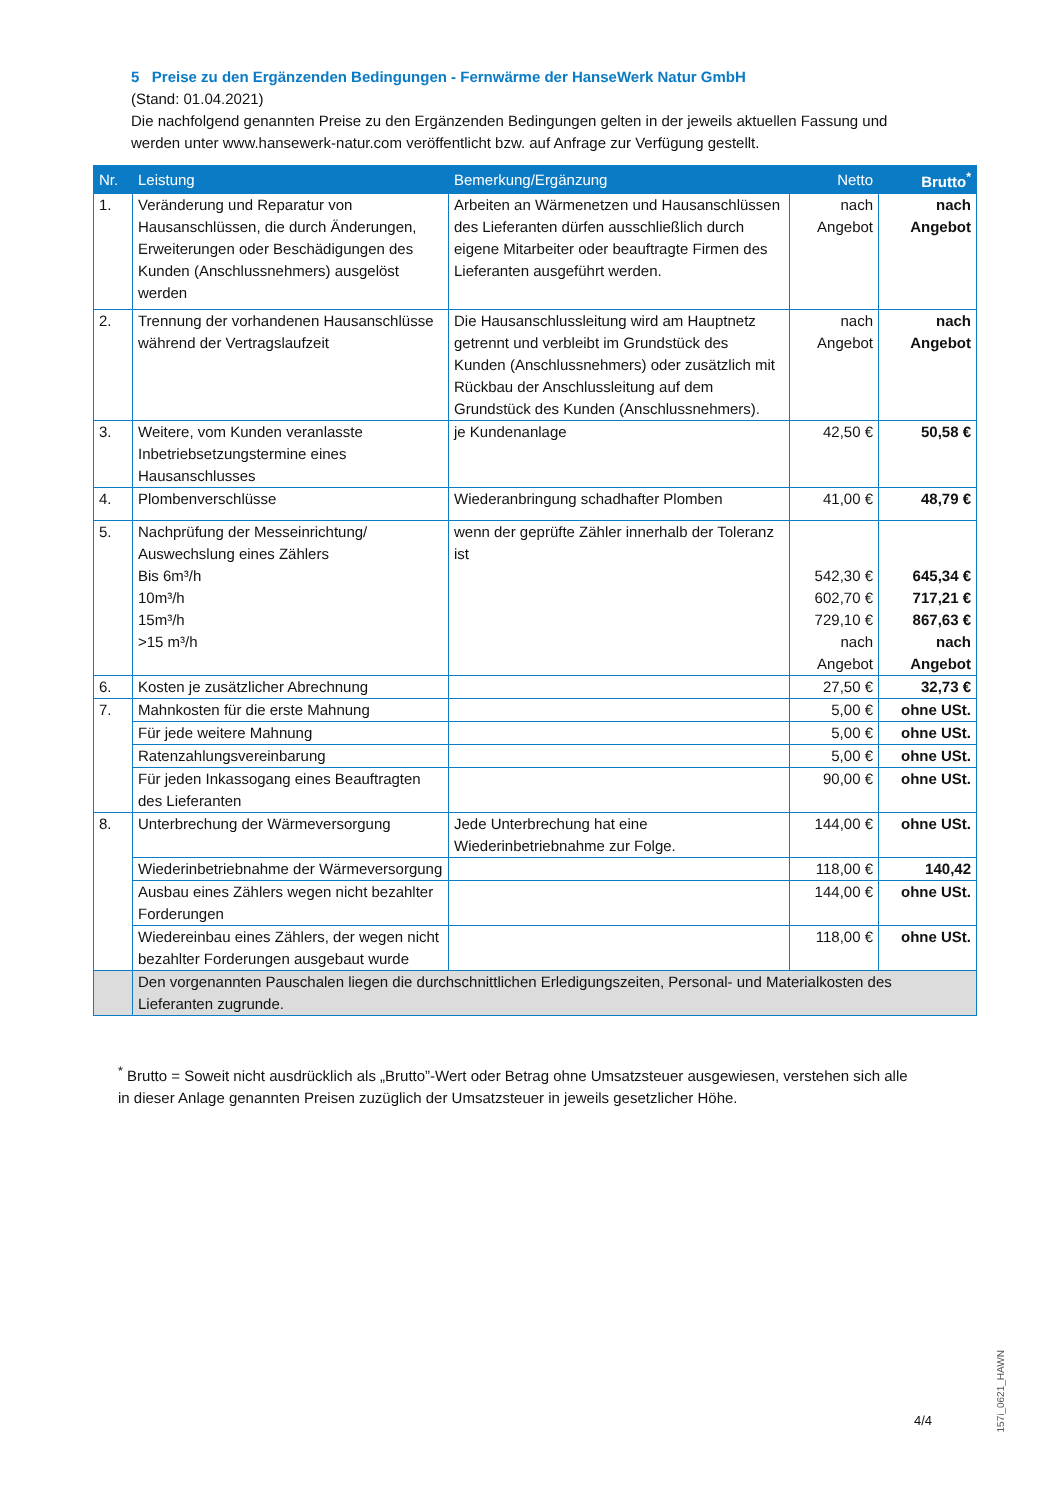5 Preise zu den Ergänzenden Bedingungen - Fernwärme der HanseWerk Natur GmbH
(Stand: 01.04.2021)
Die nachfolgend genannten Preise zu den Ergänzenden Bedingungen gelten in der jeweils aktuellen Fassung und werden unter www.hansewerk-natur.com veröffentlicht bzw. auf Anfrage zur Verfügung gestellt.
| Nr. | Leistung | Bemerkung/Ergänzung | Netto | Brutto<sup>*</sup> |
| --- | --- | --- | --- | --- |
| 1. | Veränderung und Reparatur von Hausanschlüssen, die durch Änderungen, Erweiterungen oder Beschädigungen des Kunden (Anschlussnehmers) ausgelöst werden | Arbeiten an Wärmenetzen und Hausanschlüssen des Lieferanten dürfen ausschließlich durch eigene Mitarbeiter oder beauftragte Firmen des Lieferanten ausgeführt werden. | nach Angebot | nach Angebot |
| 2. | Trennung der vorhandenen Hausanschlüsse während der Vertragslaufzeit | Die Hausanschlussleitung wird am Hauptnetz getrennt und verbleibt im Grundstück des Kunden (Anschlussnehmers) oder zusätzlich mit Rückbau der Anschlussleitung auf dem Grundstück des Kunden (Anschlussnehmers). | nach Angebot | nach Angebot |
| 3. | Weitere, vom Kunden veranlasste Inbetriebsetzungstermine eines Hausanschlusses | je Kundenanlage | 42,50 € | 50,58 € |
| 4. | Plombenverschlüsse | Wiederanbringung schadhafter Plomben | 41,00 € | 48,79 € |
| 5. | Nachprüfung der Messeinrichtung/ Auswechslung eines Zählers Bis 6m³/h 10m³/h 15m³/h >15 m³/h | wenn der geprüfte Zähler innerhalb der Toleranz ist | 542,30 € 602,70 € 729,10 € nach Angebot | 645,34 € 717,21 € 867,63 € nach Angebot |
| 6. | Kosten je zusätzlicher Abrechnung | | 27,50 € | 32,73 € |
| 7. | Mahnkosten für die erste Mahnung | | 5,00 € | ohne USt. |
| | Für jede weitere Mahnung | | 5,00 € | ohne USt. |
| | Ratenzahlungsvereinbarung | | 5,00 € | ohne USt. |
| | Für jeden Inkassogang eines Beauftragten des Lieferanten | | 90,00 € | ohne USt. |
| 8. | Unterbrechung der Wärmeversorgung | Jede Unterbrechung hat eine Wiederinbetriebnahme zur Folge. | 144,00 € | ohne USt. |
| | Wiederinbetriebnahme der Wärmeversorgung | | 118,00 € | 140,42 |
| | Ausbau eines Zählers wegen nicht bezahlter Forderungen | | 144,00 € | ohne USt. |
| | Wiedereinbau eines Zählers, der wegen nicht bezahlter Forderungen ausgebaut wurde | | 118,00 € | ohne USt. |
| | Den vorgenannten Pauschalen liegen die durchschnittlichen Erledigungszeiten, Personal- und Materialkosten des Lieferanten zugrunde. | | | |
<sup>*</sup> Brutto = Soweit nicht ausdrücklich als „Brutto”-Wert oder Betrag ohne Umsatzsteuer ausgewiesen, verstehen sich alle in dieser Anlage genannten Preisen zuzüglich der Umsatzsteuer in jeweils gesetzlicher Höhe.
4/4
157i_0621_HAWN